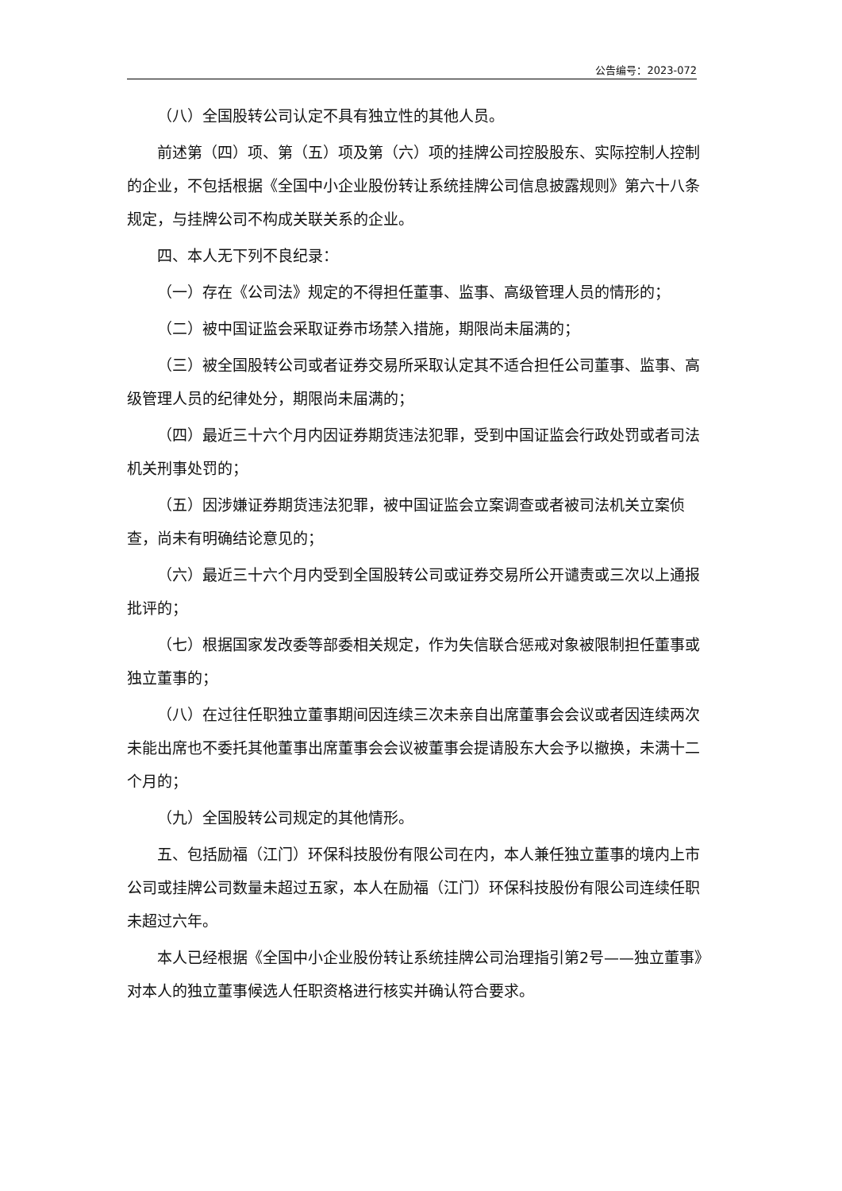公告编号：2023-072
（八）全国股转公司认定不具有独立性的其他人员。
前述第（四）项、第（五）项及第（六）项的挂牌公司控股股东、实际控制人控制的企业，不包括根据《全国中小企业股份转让系统挂牌公司信息披露规则》第六十八条规定，与挂牌公司不构成关联关系的企业。
四、本人无下列不良纪录：
（一）存在《公司法》规定的不得担任董事、监事、高级管理人员的情形的；
（二）被中国证监会采取证券市场禁入措施，期限尚未届满的；
（三）被全国股转公司或者证券交易所采取认定其不适合担任公司董事、监事、高级管理人员的纪律处分，期限尚未届满的；
（四）最近三十六个月内因证券期货违法犯罪，受到中国证监会行政处罚或者司法机关刑事处罚的；
（五）因涉嫌证券期货违法犯罪，被中国证监会立案调查或者被司法机关立案侦查，尚未有明确结论意见的；
（六）最近三十六个月内受到全国股转公司或证券交易所公开谴责或三次以上通报批评的；
（七）根据国家发改委等部委相关规定，作为失信联合惩戒对象被限制担任董事或独立董事的；
（八）在过往任职独立董事期间因连续三次未亲自出席董事会会议或者因连续两次未能出席也不委托其他董事出席董事会会议被董事会提请股东大会予以撤换，未满十二个月的；
（九）全国股转公司规定的其他情形。
五、包括励福（江门）环保科技股份有限公司在内，本人兼任独立董事的境内上市公司或挂牌公司数量未超过五家，本人在励福（江门）环保科技股份有限公司连续任职未超过六年。
本人已经根据《全国中小企业股份转让系统挂牌公司治理指引第2号——独立董事》对本人的独立董事候选人任职资格进行核实并确认符合要求。